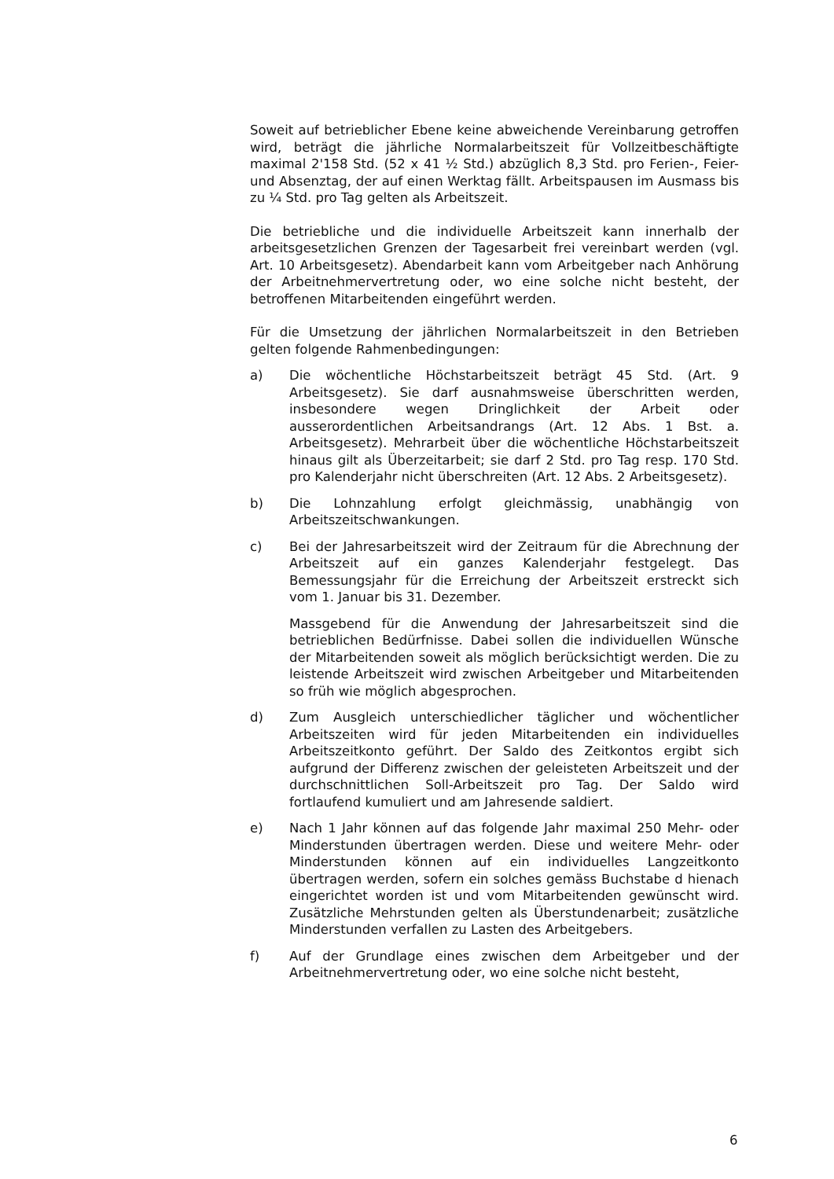Soweit auf betrieblicher Ebene keine abweichende Vereinbarung getroffen wird, beträgt die jährliche Normalarbeitszeit für Vollzeitbeschäftigte maximal 2'158 Std. (52 x 41 ½ Std.) abzüglich 8,3 Std. pro Ferien-, Feier- und Absenztag, der auf einen Werktag fällt. Arbeitspausen im Ausmass bis zu ¼ Std. pro Tag gelten als Arbeitszeit.
Die betriebliche und die individuelle Arbeitszeit kann innerhalb der arbeitsgesetzlichen Grenzen der Tagesarbeit frei vereinbart werden (vgl. Art. 10 Arbeitsgesetz). Abendarbeit kann vom Arbeitgeber nach Anhörung der Arbeitnehmervertretung oder, wo eine solche nicht besteht, der betroffenen Mitarbeitenden eingeführt werden.
Für die Umsetzung der jährlichen Normalarbeitszeit in den Betrieben gelten folgende Rahmenbedingungen:
a) Die wöchentliche Höchstarbeitszeit beträgt 45 Std. (Art. 9 Arbeitsgesetz). Sie darf ausnahmsweise überschritten werden, insbesondere wegen Dringlichkeit der Arbeit oder ausserordentlichen Arbeitsandrangs (Art. 12 Abs. 1 Bst. a. Arbeitsgesetz). Mehrarbeit über die wöchentliche Höchstarbeitszeit hinaus gilt als Überzeitarbeit; sie darf 2 Std. pro Tag resp. 170 Std. pro Kalenderjahr nicht überschreiten (Art. 12 Abs. 2 Arbeitsgesetz).
b) Die Lohnzahlung erfolgt gleichmässig, unabhängig von Arbeitszeitschwankungen.
c) Bei der Jahresarbeitszeit wird der Zeitraum für die Abrechnung der Arbeitszeit auf ein ganzes Kalenderjahr festgelegt. Das Bemessungsjahr für die Erreichung der Arbeitszeit erstreckt sich vom 1. Januar bis 31. Dezember.
Massgebend für die Anwendung der Jahresarbeitszeit sind die betrieblichen Bedürfnisse. Dabei sollen die individuellen Wünsche der Mitarbeitenden soweit als möglich berücksichtigt werden. Die zu leistende Arbeitszeit wird zwischen Arbeitgeber und Mitarbeitenden so früh wie möglich abgesprochen.
d) Zum Ausgleich unterschiedlicher täglicher und wöchentlicher Arbeitszeiten wird für jeden Mitarbeitenden ein individuelles Arbeitszeitkonto geführt. Der Saldo des Zeitkontos ergibt sich aufgrund der Differenz zwischen der geleisteten Arbeitszeit und der durchschnittlichen Soll-Arbeitszeit pro Tag. Der Saldo wird fortlaufend kumuliert und am Jahresende saldiert.
e) Nach 1 Jahr können auf das folgende Jahr maximal 250 Mehr- oder Minderstunden übertragen werden. Diese und weitere Mehr- oder Minderstunden können auf ein individuelles Langzeitkonto übertragen werden, sofern ein solches gemäss Buchstabe d hienach eingerichtet worden ist und vom Mitarbeitenden gewünscht wird. Zusätzliche Mehrstunden gelten als Überstundenarbeit; zusätzliche Minderstunden verfallen zu Lasten des Arbeitgebers.
f) Auf der Grundlage eines zwischen dem Arbeitgeber und der Arbeitnehmervertretung oder, wo eine solche nicht besteht,
6